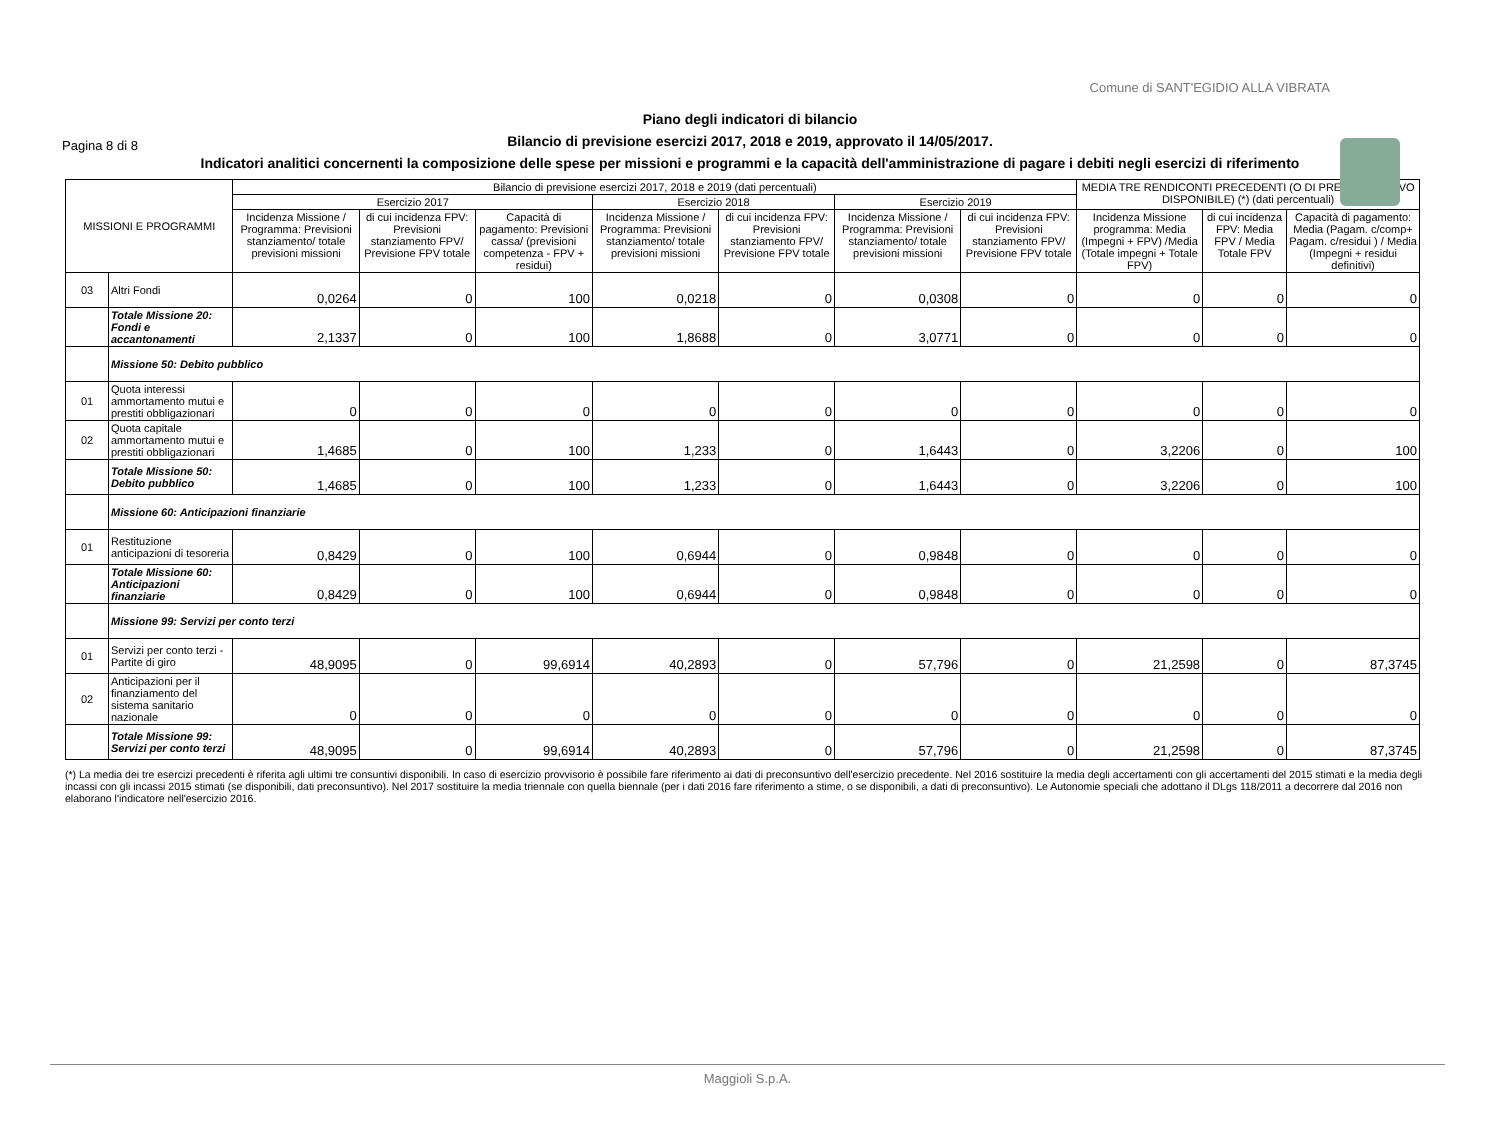Pagina 8 di 8
Comune di SANT'EGIDIO ALLA VIBRATA
Piano degli indicatori di bilancio
Bilancio di previsione esercizi 2017, 2018 e 2019, approvato il 14/05/2017.
Indicatori analitici concernenti la composizione delle spese per missioni e programmi e la capacità dell'amministrazione di pagare i debiti negli esercizi di riferimento
| MISSIONI E PROGRAMMI | | Bilancio di previsione esercizi 2017, 2018 e 2019 (dati percentuali) | | | | | | | MEDIA TRE RENDICONTI PRECEDENTI (O DI PRECONSUNTIVO DISPONIBILE) (*) (dati percentuali) | | |
| --- | --- | --- | --- | --- | --- | --- | --- | --- | --- | --- | --- |
| | | Esercizio 2017 | | | Esercizio 2018 | | Esercizio 2019 | | | | |
| | | Incidenza Missione / Programma: Previsioni stanziamento/ totale previsioni missioni | di cui incidenza FPV: Previsioni stanziamento FPV/ Previsione FPV totale | Capacità di pagamento: Previsioni cassa/ (previsioni competenza - FPV + residui) | Incidenza Missione / Programma: Previsioni stanziamento/ totale previsioni missioni | di cui incidenza FPV: Previsioni stanziamento FPV/ Previsione FPV totale | Incidenza Missione / Programma: Previsioni stanziamento/ totale previsioni missioni | di cui incidenza FPV: Previsioni stanziamento FPV/ Previsione FPV totale | Incidenza Missione programma: Media (Impegni + FPV) /Media (Totale impegni + Totale FPV) | di cui incidenza FPV: Media FPV / Media Totale FPV | Capacità di pagamento: Media (Pagam. c/comp+ Pagam. c/residui ) / Media (Impegni + residui definitivi) |
| 03 | Altri Fondi | 0,0264 | 0 | 100 | 0,0218 | 0 | 0,0308 | 0 | 0 | 0 | 0 |
| | Totale Missione 20: Fondi e accantonamenti | 2,1337 | 0 | 100 | 1,8688 | 0 | 3,0771 | 0 | 0 | 0 | 0 |
| | Missione 50: Debito pubblico | | | | | | | | | | |
| 01 | Quota interessi ammortamento mutui e prestiti obbligazionari | 0 | 0 | 0 | 0 | 0 | 0 | 0 | 0 | 0 | 0 |
| 02 | Quota capitale ammortamento mutui e prestiti obbligazionari | 1,4685 | 0 | 100 | 1,233 | 0 | 1,6443 | 0 | 3,2206 | 0 | 100 |
| | Totale Missione 50: Debito pubblico | 1,4685 | 0 | 100 | 1,233 | 0 | 1,6443 | 0 | 3,2206 | 0 | 100 |
| | Missione 60: Anticipazioni finanziarie | | | | | | | | | | |
| 01 | Restituzione anticipazioni di tesoreria | 0,8429 | 0 | 100 | 0,6944 | 0 | 0,9848 | 0 | 0 | 0 | 0 |
| | Totale Missione 60: Anticipazioni finanziarie | 0,8429 | 0 | 100 | 0,6944 | 0 | 0,9848 | 0 | 0 | 0 | 0 |
| | Missione 99: Servizi per conto terzi | | | | | | | | | | |
| 01 | Servizi per conto terzi - Partite di giro | 48,9095 | 0 | 99,6914 | 40,2893 | 0 | 57,796 | 0 | 21,2598 | 0 | 87,3745 |
| 02 | Anticipazioni per il finanziamento del sistema sanitario nazionale | 0 | 0 | 0 | 0 | 0 | 0 | 0 | 0 | 0 | 0 |
| | Totale Missione 99: Servizi per conto terzi | 48,9095 | 0 | 99,6914 | 40,2893 | 0 | 57,796 | 0 | 21,2598 | 0 | 87,3745 |
(*) La media dei tre esercizi precedenti è riferita agli ultimi tre consuntivi disponibili. In caso di esercizio provvisorio è possibile fare riferimento ai dati di preconsuntivo dell'esercizio precedente. Nel 2016 sostituire la media degli accertamenti con gli accertamenti del 2015 stimati e la media degli incassi con gli incassi 2015 stimati (se disponibili, dati preconsuntivo). Nel 2017 sostituire la media triennale con quella biennale (per i dati 2016 fare riferimento a stime, o se disponibili, a dati di preconsuntivo). Le Autonomie speciali che adottano il DLgs 118/2011 a decorrere dal 2016 non elaborano l'indicatore nell'esercizio 2016.
Maggioli S.p.A.